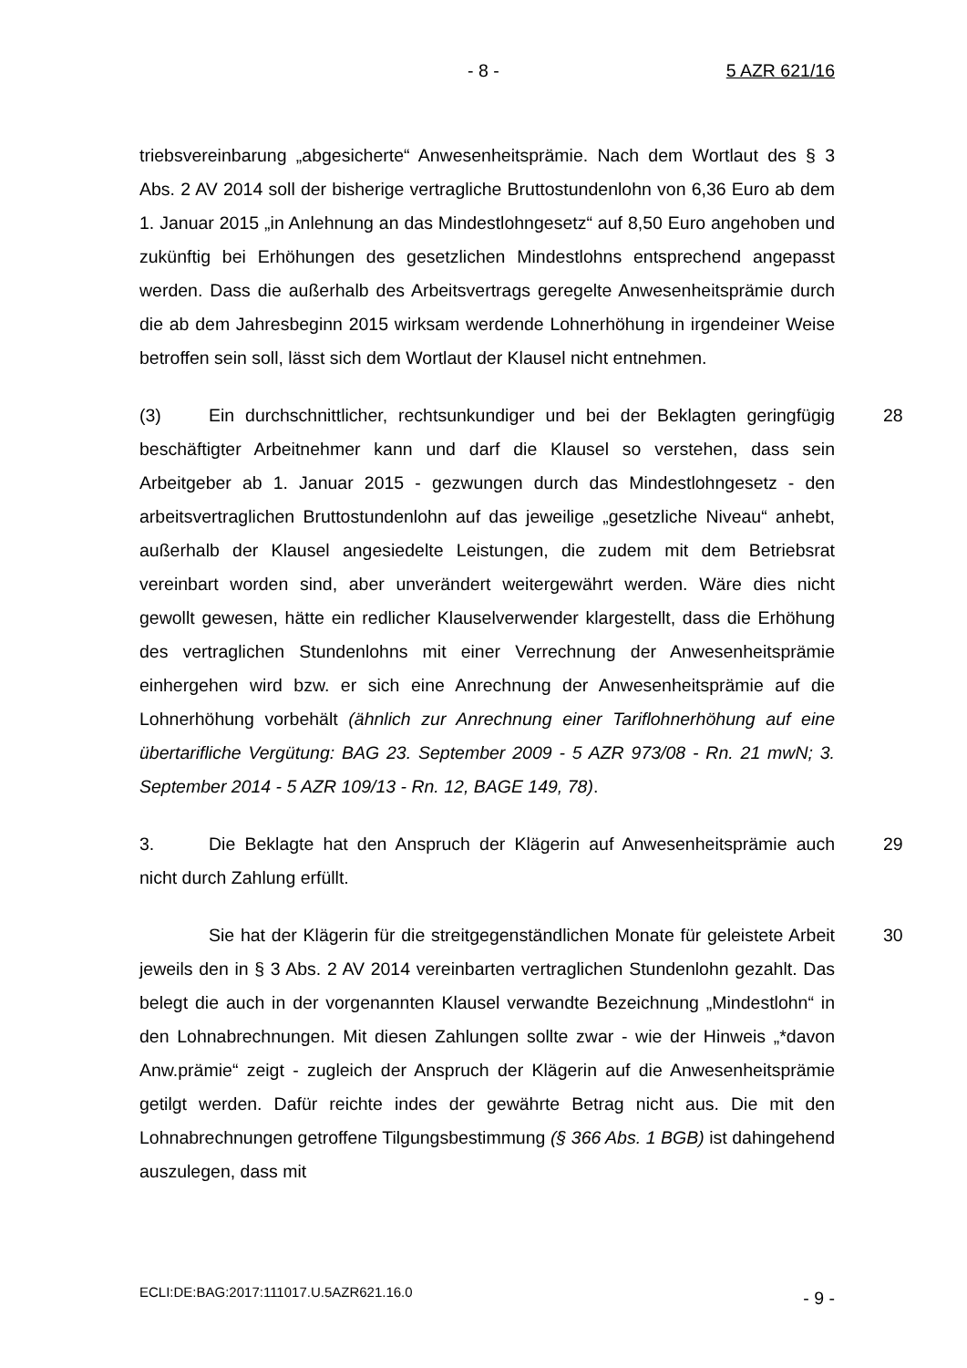- 8 - 5 AZR 621/16
triebsvereinbarung „abgesicherte“ Anwesenheitsprämie. Nach dem Wortlaut des § 3 Abs. 2 AV 2014 soll der bisherige vertragliche Bruttostundenlohn von 6,36 Euro ab dem 1. Januar 2015 „in Anlehnung an das Mindestlohngesetz“ auf 8,50 Euro angehoben und zukünftig bei Erhöhungen des gesetzlichen Mindestlohns entsprechend angepasst werden. Dass die außerhalb des Arbeitsvertrags geregelte Anwesenheitsprämie durch die ab dem Jahresbeginn 2015 wirksam werdende Lohnerhöhung in irgendeiner Weise betroffen sein soll, lässt sich dem Wortlaut der Klausel nicht entnehmen.
(3) Ein durchschnittlicher, rechtsunkundiger und bei der Beklagten geringfügig beschäftigter Arbeitnehmer kann und darf die Klausel so verstehen, dass sein Arbeitgeber ab 1. Januar 2015 - gezwungen durch das Mindestlohngesetz - den arbeitsvertraglichen Bruttostundenlohn auf das jeweilige „gesetzliche Niveau“ anhebt, außerhalb der Klausel angesiedelte Leistungen, die zudem mit dem Betriebsrat vereinbart worden sind, aber unverändert weitergewährt werden. Wäre dies nicht gewollt gewesen, hätte ein redlicher Klauselverwender klargestellt, dass die Erhöhung des vertraglichen Stundenlohns mit einer Verrechnung der Anwesenheitsprämie einhergehen wird bzw. er sich eine Anrechnung der Anwesenheitsprämie auf die Lohnerhöhung vorbehält (ähnlich zur Anrechnung einer Tariflohnerhöhung auf eine übertarifliche Vergütung: BAG 23. September 2009 - 5 AZR 973/08 - Rn. 21 mwN; 3. September 2014 - 5 AZR 109/13 - Rn. 12, BAGE 149, 78). 28
3. Die Beklagte hat den Anspruch der Klägerin auf Anwesenheitsprämie auch nicht durch Zahlung erfüllt. 29
Sie hat der Klägerin für die streitgegenständlichen Monate für geleistete Arbeit jeweils den in § 3 Abs. 2 AV 2014 vereinbarten vertraglichen Stundenlohn gezahlt. Das belegt die auch in der vorgenannten Klausel verwandte Bezeichnung „Mindestlohn“ in den Lohnabrechnungen. Mit diesen Zahlungen sollte zwar - wie der Hinweis „*davon Anw.prämie“ zeigt - zugleich der Anspruch der Klägerin auf die Anwesenheitsprämie getilgt werden. Dafür reichte indes der gewährte Betrag nicht aus. Die mit den Lohnabrechnungen getroffene Tilgungsbestimmung (§ 366 Abs. 1 BGB) ist dahingehend auszulegen, dass mit 30
ECLI:DE:BAG:2017:111017.U.5AZR621.16.0 - 9 -